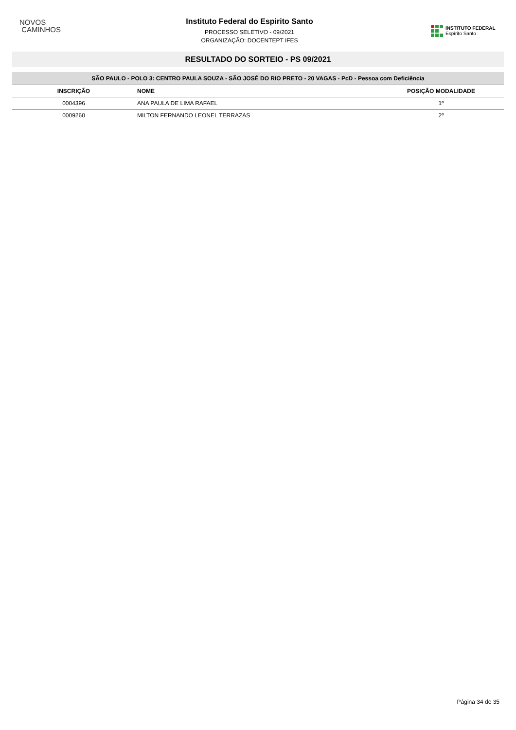NOVOS
CAMINHOS
Instituto Federal do Espirito Santo
PROCESSO SELETIVO - 09/2021
ORGANIZAÇÃO: DOCENTEPT IFES
INSTITUTO FEDERAL
Espírito Santo
RESULTADO DO SORTEIO - PS 09/2021
| SÃO PAULO - POLO 3: CENTRO PAULA SOUZA - SÃO JOSÉ DO RIO PRETO - 20 VAGAS - PcD - Pessoa com Deficiência | | |
| --- | --- | --- |
| INSCRIÇÃO | NOME | POSIÇÃO MODALIDADE |
| 0004396 | ANA PAULA DE LIMA RAFAEL | 1º |
| 0009260 | MILTON FERNANDO LEONEL TERRAZAS | 2º |
Página 34 de 35